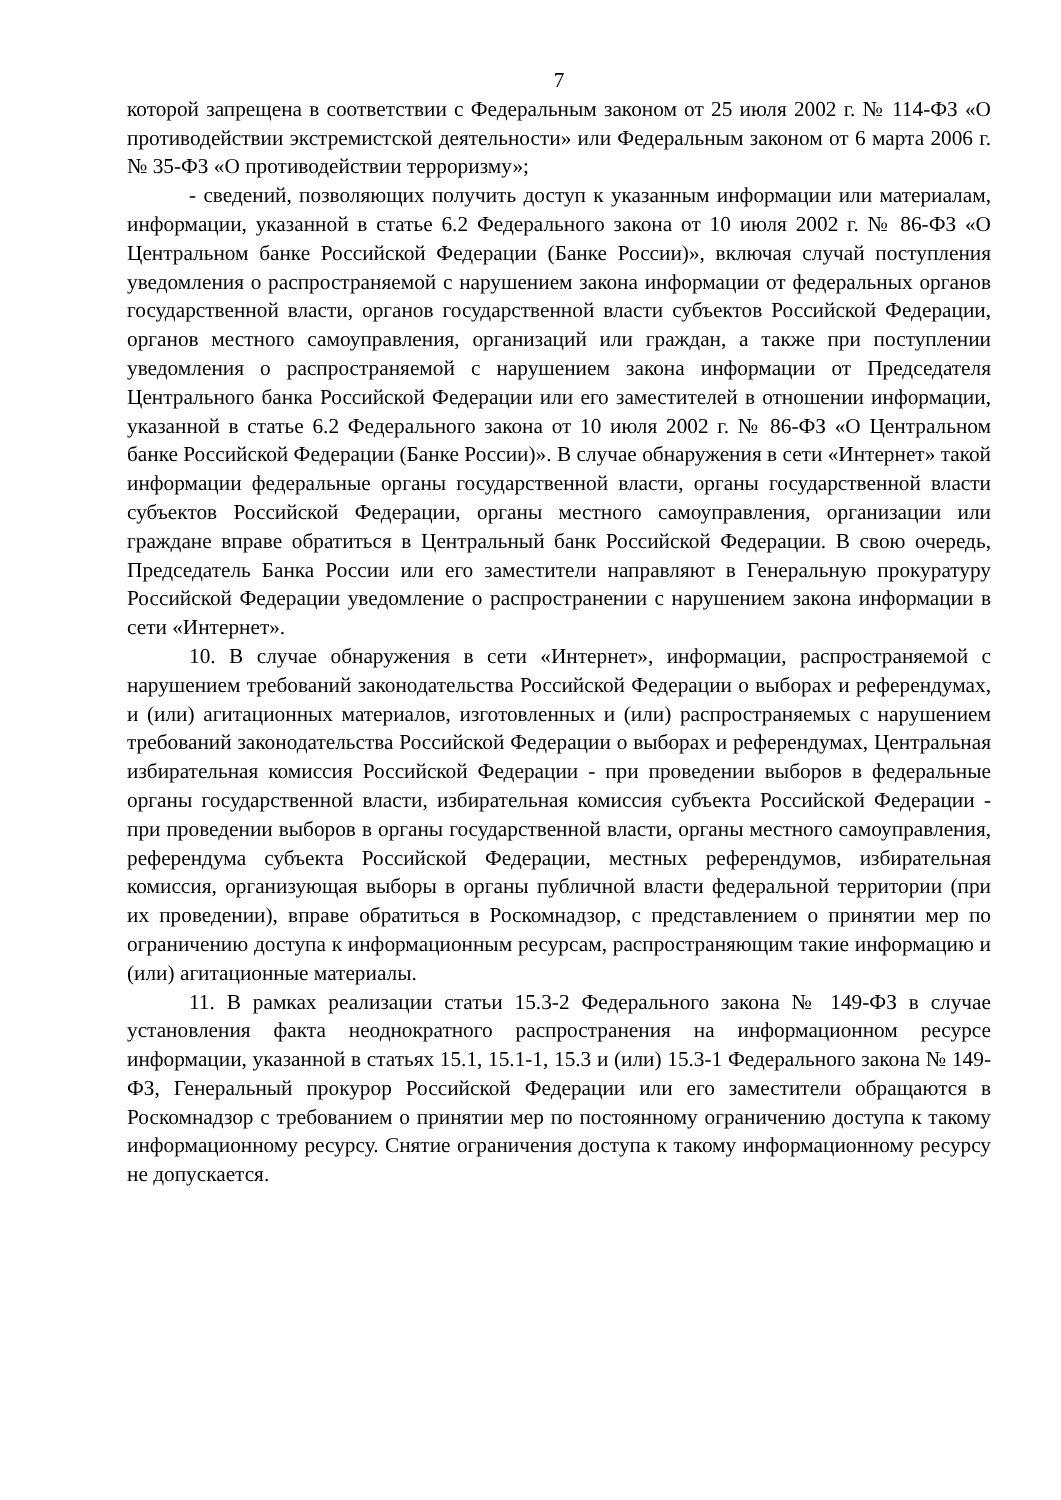7
которой запрещена в соответствии с Федеральным законом от 25 июля 2002 г. № 114-ФЗ «О противодействии экстремистской деятельности» или Федеральным законом от 6 марта 2006 г. № 35-ФЗ «О противодействии терроризму»;
- сведений, позволяющих получить доступ к указанным информации или материалам, информации, указанной в статье 6.2 Федерального закона от 10 июля 2002 г. № 86-ФЗ «О Центральном банке Российской Федерации (Банке России)», включая случай поступления уведомления о распространяемой с нарушением закона информации от федеральных органов государственной власти, органов государственной власти субъектов Российской Федерации, органов местного самоуправления, организаций или граждан, а также при поступлении уведомления о распространяемой с нарушением закона информации от Председателя Центрального банка Российской Федерации или его заместителей в отношении информации, указанной в статье 6.2 Федерального закона от 10 июля 2002 г. № 86-ФЗ «О Центральном банке Российской Федерации (Банке России)». В случае обнаружения в сети «Интернет» такой информации федеральные органы государственной власти, органы государственной власти субъектов Российской Федерации, органы местного самоуправления, организации или граждане вправе обратиться в Центральный банк Российской Федерации. В свою очередь, Председатель Банка России или его заместители направляют в Генеральную прокуратуру Российской Федерации уведомление о распространении с нарушением закона информации в сети «Интернет».
10. В случае обнаружения в сети «Интернет», информации, распространяемой с нарушением требований законодательства Российской Федерации о выборах и референдумах, и (или) агитационных материалов, изготовленных и (или) распространяемых с нарушением требований законодательства Российской Федерации о выборах и референдумах, Центральная избирательная комиссия Российской Федерации - при проведении выборов в федеральные органы государственной власти, избирательная комиссия субъекта Российской Федерации - при проведении выборов в органы государственной власти, органы местного самоуправления, референдума субъекта Российской Федерации, местных референдумов, избирательная комиссия, организующая выборы в органы публичной власти федеральной территории (при их проведении), вправе обратиться в Роскомнадзор, с представлением о принятии мер по ограничению доступа к информационным ресурсам, распространяющим такие информацию и (или) агитационные материалы.
11. В рамках реализации статьи 15.3-2 Федерального закона № 149-ФЗ в случае установления факта неоднократного распространения на информационном ресурсе информации, указанной в статьях 15.1, 15.1-1, 15.3 и (или) 15.3-1 Федерального закона № 149-ФЗ, Генеральный прокурор Российской Федерации или его заместители обращаются в Роскомнадзор с требованием о принятии мер по постоянному ограничению доступа к такому информационному ресурсу. Снятие ограничения доступа к такому информационному ресурсу не допускается.